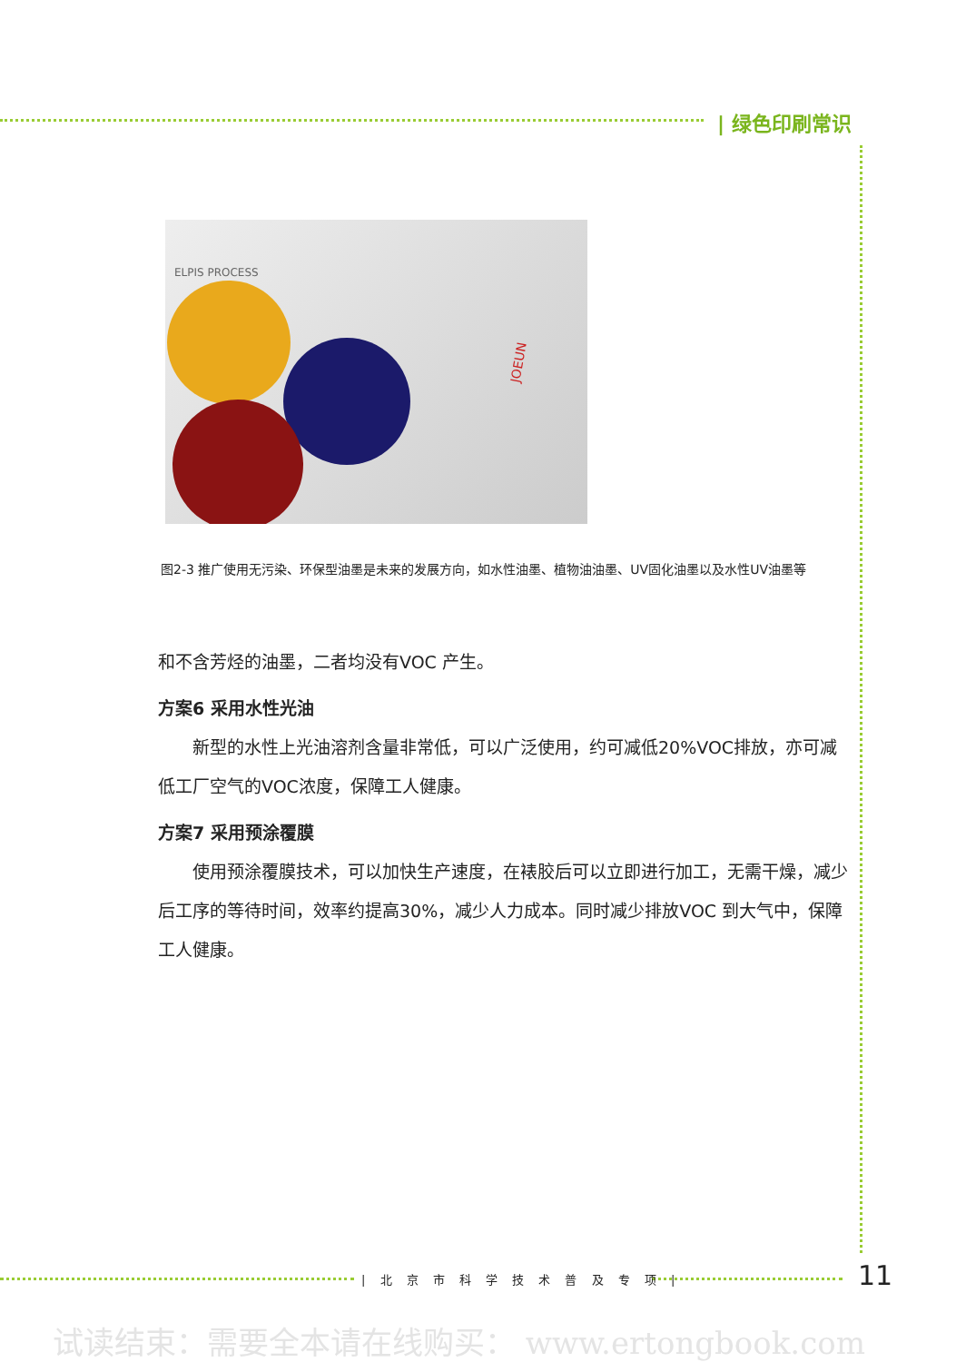| 绿色印刷常识
ELPIS PROCESS
JOEUN
图2-3 推广使用无污染、环保型油墨是未来的发展方向，如水性油墨、植物油油墨、UV固化油墨以及水性UV油墨等
和不含芳烃的油墨，二者均没有VOC 产生。
方案6 采用水性光油
新型的水性上光油溶剂含量非常低，可以广泛使用，约可减低20%VOC排放，亦可减低工厂空气的VOC浓度，保障工人健康。
方案7 采用预涂覆膜
使用预涂覆膜技术，可以加快生产速度，在裱胶后可以立即进行加工，无需干燥，减少后工序的等待时间，效率约提高30%，减少人力成本。同时减少排放VOC 到大气中，保障工人健康。
| 北 京 市 科 学 技 术 普 及 专 项 | 11
试读结束：需要全本请在线购买： www.ertongbook.com